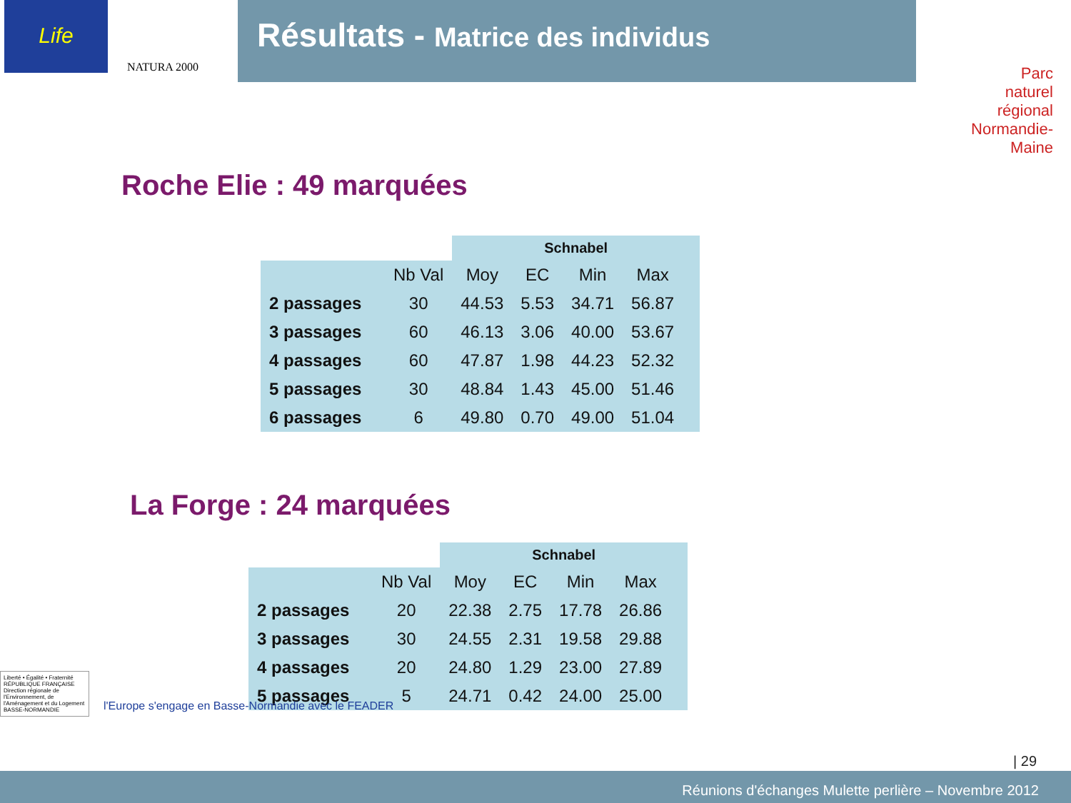Life
NATURA 2000
Parc
naturel
régional
Normandie-Maine
Résultats - Matrice des individus
Roche Elie : 49 marquées
| | | Schnabel | | | | |
| --- | --- | --- | --- | --- | --- | --- |
| | Nb Val | Moy | EC | Min | Max | |
| 2 passages | 30 | 44.53 | 5.53 | 34.71 | 56.87 | |
| 3 passages | 60 | 46.13 | 3.06 | 40.00 | 53.67 | |
| 4 passages | 60 | 47.87 | 1.98 | 44.23 | 52.32 | |
| 5 passages | 30 | 48.84 | 1.43 | 45.00 | 51.46 | |
| 6 passages | 6 | 49.80 | 0.70 | 49.00 | 51.04 | |
La Forge : 24 marquées
| | | Schnabel | | | | |
| --- | --- | --- | --- | --- | --- | --- |
| | Nb Val | Moy | EC | Min | Max | |
| 2 passages | 20 | 22.38 | 2.75 | 17.78 | 26.86 | |
| 3 passages | 30 | 24.55 | 2.31 | 19.58 | 29.88 | |
| 4 passages | 20 | 24.80 | 1.29 | 23.00 | 27.89 | |
| 5 passages | 5 | 24.71 | 0.42 | 24.00 | 25.00 | |
| 29
Liberté • Égalité • Fraternité
RÉPUBLIQUE FRANÇAISE
Direction régionale de l'Environnement, de l'Aménagement et du Logement
BASSE-NORMANDIE
l'Europe s'engage en Basse-Normandie avec le FEADER
Réunions d'échanges Mulette perlière – Novembre 2012